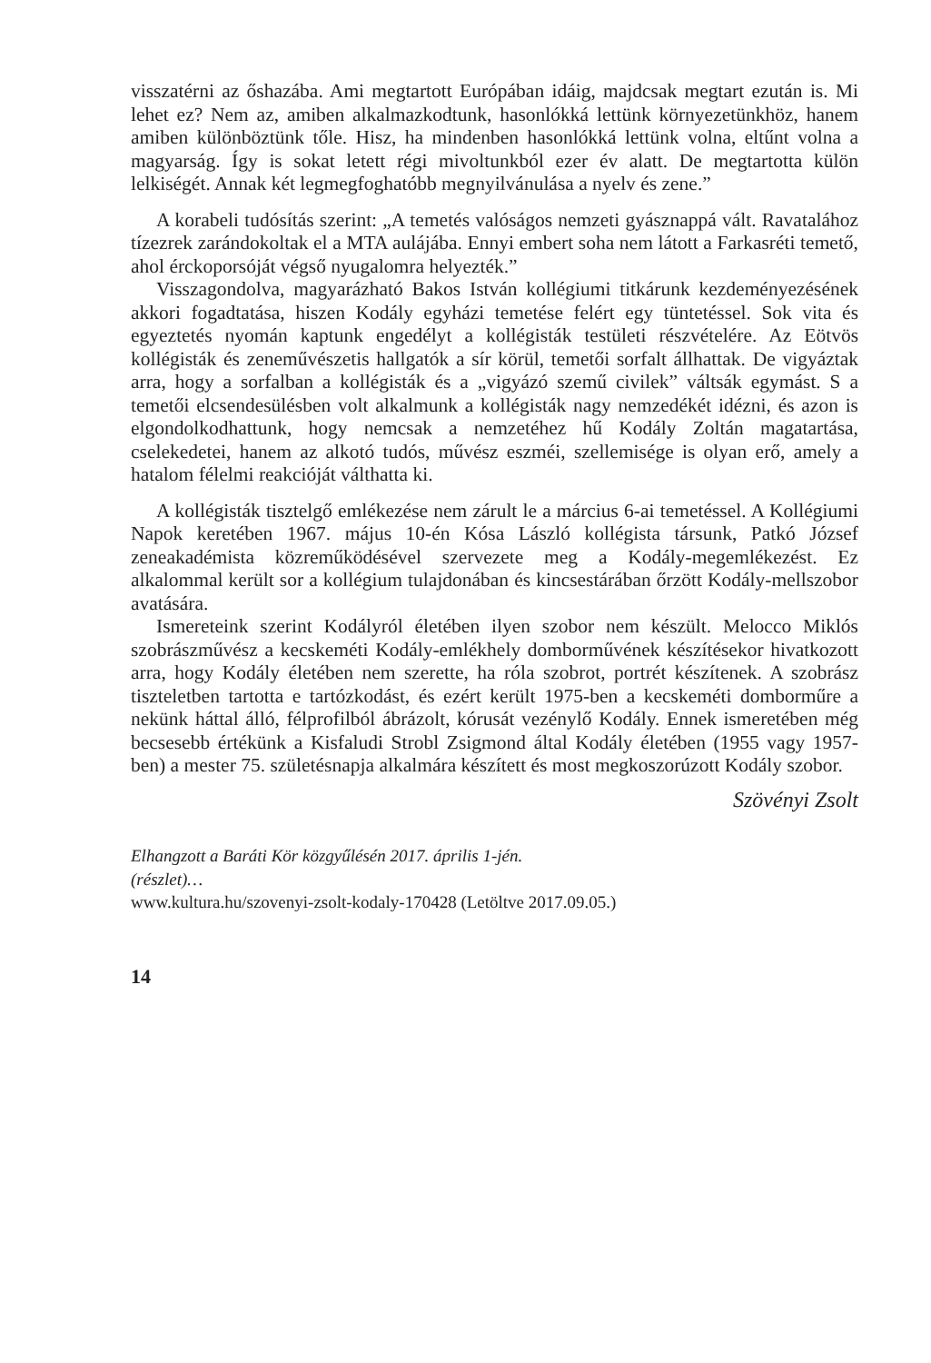visszatérni az őshazába. Ami megtartott Európában idáig, majdcsak megtart ezután is. Mi lehet ez? Nem az, amiben alkalmazkodtunk, hasonlókká lettünk környezetünkhöz, hanem amiben különböztünk tőle. Hisz, ha mindenben hasonlókká lettünk volna, eltűnt volna a magyarság. Így is sokat letett régi mivoltunkból ezer év alatt. De megtartotta külön lelkiségét. Annak két legmegfoghatóbb megnyilvánulása a nyelv és zene.”
A korabeli tudósítás szerint: „A temetés valóságos nemzeti gyásznappá vált. Ravatalához tízezrek zarándokoltak el a MTA aulájába. Ennyi embert soha nem látott a Farkasréti temető, ahol érckoporsóját végső nyugalomra helyezték.”
Visszagondolva, magyarázható Bakos István kollégiumi titkárunk kezdeményezésének akkori fogadtatása, hiszen Kodály egyházi temetése felért egy tüntetéssel. Sok vita és egyeztetés nyomán kaptunk engedélyt a kollégisták testületi részvételére. Az Eötvös kollégisták és zeneművészetis hallgatók a sír körül, temetői sorfalt állhattak. De vigyáztak arra, hogy a sorfalban a kollégisták és a „vigyázó szemű civilek” váltsák egymást. S a temetői elcsendesülésben volt alkalmunk a kollégisták nagy nemzedékét idézni, és azon is elgondolkodhattunk, hogy nemcsak a nemzetéhez hű Kodály Zoltán magatartása, cselekedetei, hanem az alkotó tudós, művész eszméi, szellemisége is olyan erő, amely a hatalom félelmi reakcióját válthatta ki.
A kollégisták tisztelgő emlékezése nem zárult le a március 6-ai temetéssel. A Kollégiumi Napok keretében 1967. május 10-én Kósa László kollégista társunk, Patkó József zeneakadémista közreműködésével szervezete meg a Kodály-megemlékezést. Ez alkalommal került sor a kollégium tulajdonában és kincsestárában őrzött Kodály-mellszobor avatására.
Ismereteink szerint Kodályról életében ilyen szobor nem készült. Melocco Miklós szobrászművész a kecskeméti Kodály-emlékhely dombormű­vének készítésekor hivatkozott arra, hogy Kodály életében nem szerette, ha róla szobrot, portrét készítenek. A szobrász tiszteletben tartotta e tartózkodást, és ezért került 1975-ben a kecskeméti domborműre a nekünk háttal álló, félprofilból ábrázolt, kórusát vezénylő Kodály. Ennek ismeretében még becsesebb értékünk a Kisfaludi Strobl Zsigmond által Kodály életében (1955 vagy 1957-ben) a mester 75. születésnapja alkalmára készített és most megkoszorúzott Kodály szobor.
Szövényi Zsolt
Elhangzott a Baráti Kör közgyűlésén 2017. április 1-jén.
(részlet)…
www.kultura.hu/szovenyi-zsolt-kodaly-170428 (Letöltve 2017.09.05.)
14